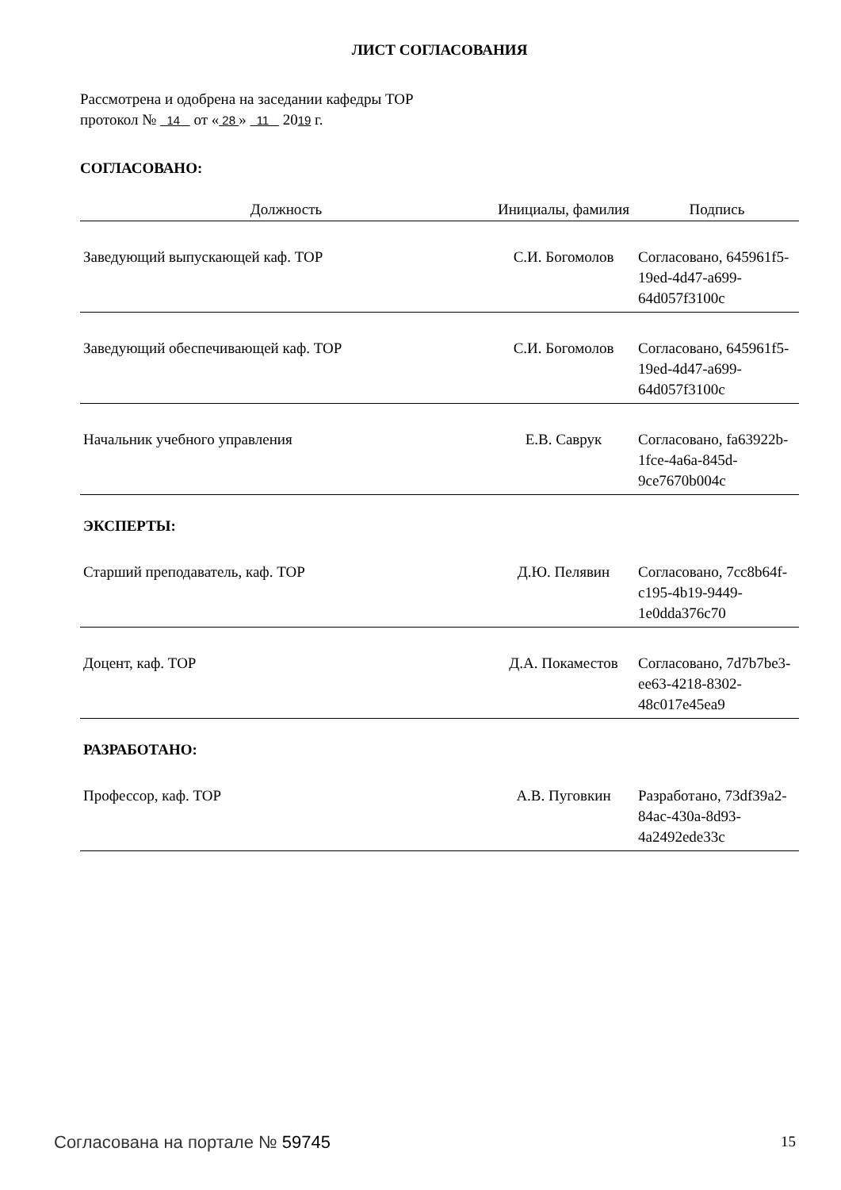ЛИСТ СОГЛАСОВАНИЯ
Рассмотрена и одобрена на заседании кафедры ТОР
протокол № 14 от « 28 » 11 2019 г.
СОГЛАСОВАНО:
| Должность | Инициалы, фамилия | Подпись |
| --- | --- | --- |
| Заведующий выпускающей каф. ТОР | С.И. Богомолов | Согласовано, 645961f5-19ed-4d47-a699-64d057f3100c |
| Заведующий обеспечивающей каф. ТОР | С.И. Богомолов | Согласовано, 645961f5-19ed-4d47-a699-64d057f3100c |
| Начальник учебного управления | Е.В. Саврук | Согласовано, fa63922b-1fce-4a6a-845d-9ce7670b004c |
| ЭКСПЕРТЫ: | | |
| Старший преподаватель, каф. ТОР | Д.Ю. Пелявин | Согласовано, 7cc8b64f-c195-4b19-9449-1e0dda376c70 |
| Доцент, каф. ТОР | Д.А. Покаместов | Согласовано, 7d7b7be3-ee63-4218-8302-48c017e45ea9 |
| РАЗРАБОТАНО: | | |
| Профессор, каф. ТОР | А.В. Пуговкин | Разработано, 73df39a2-84ac-430a-8d93-4a2492ede33c |
Согласована на портале № 59745 15